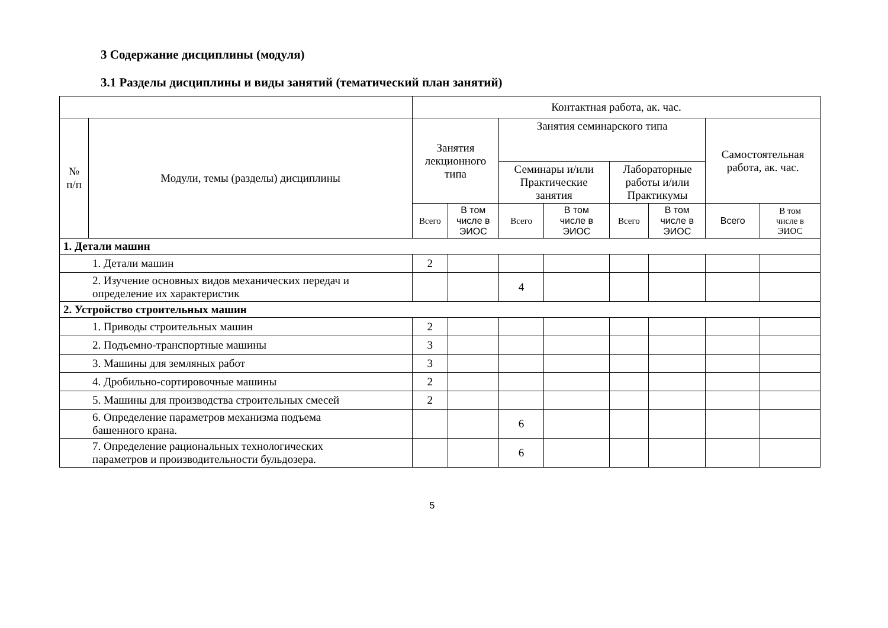3 Содержание дисциплины (модуля)
3.1 Разделы дисциплины и виды занятий (тематический план занятий)
| | | Контактная работа, ак. час. | | | | | | | |
| --- | --- | --- | --- | --- | --- | --- | --- | --- | --- |
| № п/п | Модули, темы (разделы) дисциплины | Занятия лекционного типа | | Занятия семинарского типа | | | | Самостоятельная работа, ак. час. | |
| | | | | Семинары и/или Практические занятия | | Лабораторные работы и/или Практикумы | | | |
| | | Всего | В том числе в ЭИОС | Всего | В том числе в ЭИОС | Всего | В том числе в ЭИОС | Всего | В том числе в ЭИОС |
| 1. Детали машин | | | | | | | | | |
| 1. Детали машин | | 2 | | | | | | | |
| 2. Изучение основных видов механических передач и определение их характеристик | | | | 4 | | | | | |
| 2. Устройство строительных машин | | | | | | | | | |
| 1. Приводы строительных машин | | 2 | | | | | | | |
| 2. Подъемно-транспортные машины | | 3 | | | | | | | |
| 3. Машины для земляных работ | | 3 | | | | | | | |
| 4. Дробильно-сортировочные машины | | 2 | | | | | | | |
| 5. Машины для производства строительных смесей | | 2 | | | | | | | |
| 6. Определение параметров механизма подъема башенного крана. | | | | 6 | | | | | |
| 7. Определение рациональных технологических параметров и производительности бульдозера. | | | | 6 | | | | | |
5